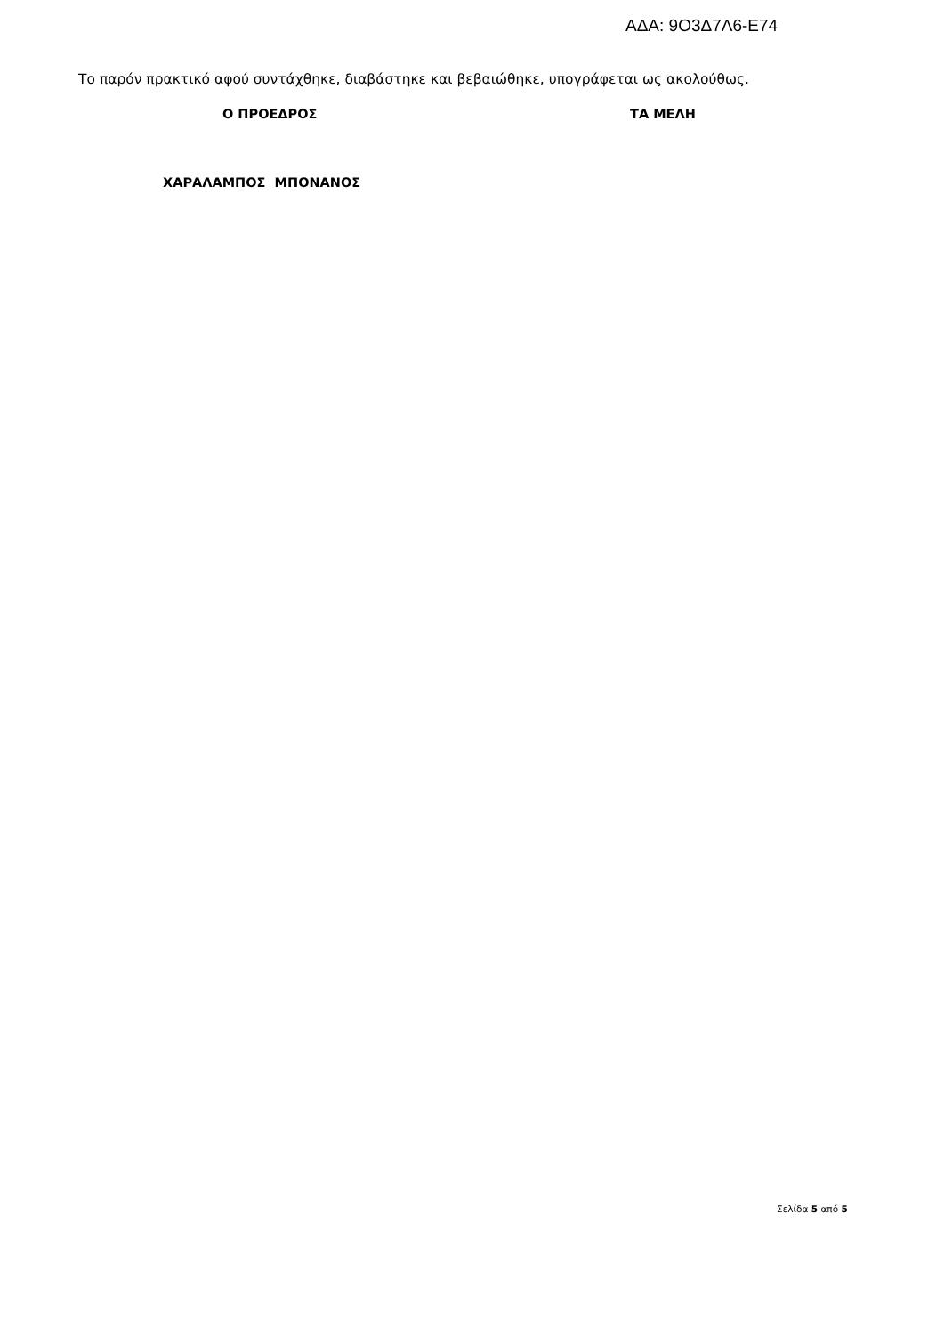ΑΔΑ: 9Ο3Δ7Λ6-Ε74
Το παρόν πρακτικό αφού συντάχθηκε, διαβάστηκε και βεβαιώθηκε, υπογράφεται ως ακολούθως.
Ο ΠΡΟΕΔΡΟΣ ΤΑ ΜΕΛΗ
ΧΑΡΑΛΑΜΠΟΣ ΜΠΟΝΑΝΟΣ
Σελίδα 5 από 5